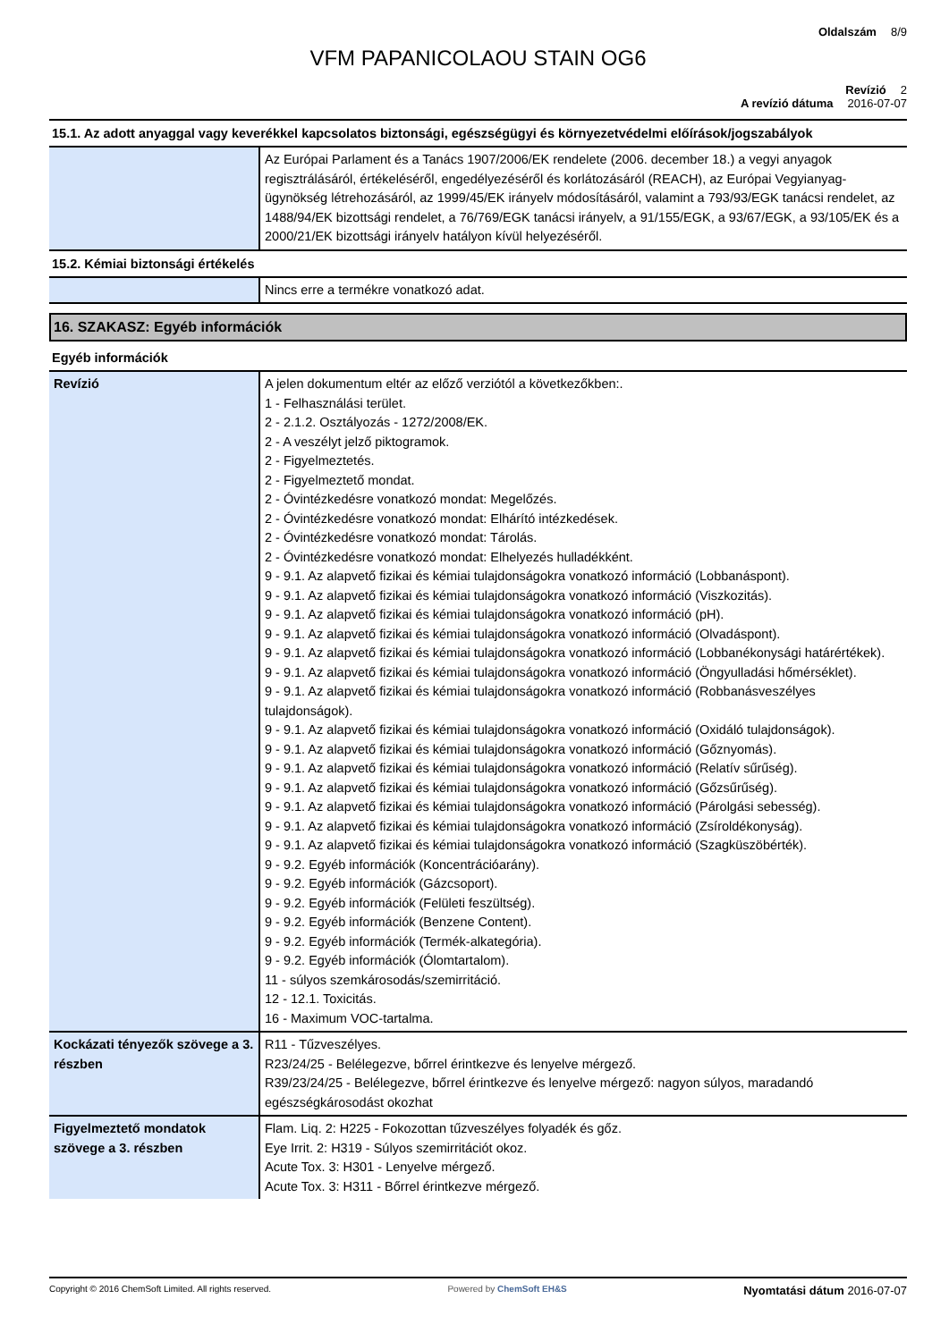Oldalszám 8/9
VFM PAPANICOLAOU STAIN OG6
Revízió 2
A revízió dátuma 2016-07-07
15.1. Az adott anyaggal vagy keverékkel kapcsolatos biztonsági, egészségügyi és környezetvédelmi előírások/jogszabályok
| | Az Európai Parlament és a Tanács 1907/2006/EK rendelete (2006. december 18.) a vegyi anyagok regisztrálásáról, értékeléséről, engedélyezéséről és korlátozásáról (REACH), az Európai Vegyianyag-ügynökség létrehozásáról, az 1999/45/EK irányelv módosításáról, valamint a 793/93/EGK tanácsi rendelet, az 1488/94/EK bizottsági rendelet, a 76/769/EGK tanácsi irányelv, a 91/155/EGK, a 93/67/EGK, a 93/105/EK és a 2000/21/EK bizottsági irányelv hatályon kívül helyezéséről. |
15.2. Kémiai biztonsági értékelés
| | Nincs erre a termékre vonatkozó adat. |
16. SZAKASZ: Egyéb információk
Egyéb információk
| Revízió | A jelen dokumentum eltér az előző verziótól a következőkben:. 1 - Felhasználási terület. 2 - 2.1.2. Osztályozás - 1272/2008/EK. 2 - A veszélyt jelző piktogramok. 2 - Figyelmeztetés. 2 - Figyelmeztető mondat. 2 - Óvintézkedésre vonatkozó mondat: Megelőzés. 2 - Óvintézkedésre vonatkozó mondat: Elhárító intézkedések. 2 - Óvintézkedésre vonatkozó mondat: Tárolás. 2 - Óvintézkedésre vonatkozó mondat: Elhelyezés hulladékként. 9 - 9.1. Az alapvető fizikai és kémiai tulajdonságokra vonatkozó információ (Lobbanáspont). 9 - 9.1. Az alapvető fizikai és kémiai tulajdonságokra vonatkozó információ (Viszkozitás). 9 - 9.1. Az alapvető fizikai és kémiai tulajdonságokra vonatkozó információ (pH). 9 - 9.1. Az alapvető fizikai és kémiai tulajdonságokra vonatkozó információ (Olvadáspont). 9 - 9.1. Az alapvető fizikai és kémiai tulajdonságokra vonatkozó információ (Lobbanékonysági határértékek). 9 - 9.1. Az alapvető fizikai és kémiai tulajdonságokra vonatkozó információ (Öngyulladási hőmérséklet). 9 - 9.1. Az alapvető fizikai és kémiai tulajdonságokra vonatkozó információ (Robbanásveszélyes tulajdonságok). 9 - 9.1. Az alapvető fizikai és kémiai tulajdonságokra vonatkozó információ (Oxidáló tulajdonságok). 9 - 9.1. Az alapvető fizikai és kémiai tulajdonságokra vonatkozó információ (Gőznyomás). 9 - 9.1. Az alapvető fizikai és kémiai tulajdonságokra vonatkozó információ (Relatív sűrűség). 9 - 9.1. Az alapvető fizikai és kémiai tulajdonságokra vonatkozó információ (Gőzsűrűség). 9 - 9.1. Az alapvető fizikai és kémiai tulajdonságokra vonatkozó információ (Párolgási sebesség). 9 - 9.1. Az alapvető fizikai és kémiai tulajdonságokra vonatkozó információ (Zsíroldékonyság). 9 - 9.1. Az alapvető fizikai és kémiai tulajdonságokra vonatkozó információ (Szagküszöbérték). 9 - 9.2. Egyéb információk (Koncentrációarány). 9 - 9.2. Egyéb információk (Gázcsoport). 9 - 9.2. Egyéb információk (Felületi feszültség). 9 - 9.2. Egyéb információk (Benzene Content). 9 - 9.2. Egyéb információk (Termék-alkategória). 9 - 9.2. Egyéb információk (Ólomtartalom). 11 - súlyos szemkárosodás/szemirritáció. 12 - 12.1. Toxicitás. 16 - Maximum VOC-tartalma. |
| Kockázati tényezők szövege a 3. részben | R11 - Tűzveszélyes. R23/24/25 - Belélegezve, bőrrel érintkezve és lenyelve mérgező. R39/23/24/25 - Belélegezve, bőrrel érintkezve és lenyelve mérgező: nagyon súlyos, maradandó egészségkárosodást okozhat |
| Figyelmeztető mondatok szövege a 3. részben | Flam. Liq. 2: H225 - Fokozottan tűzveszélyes folyadék és gőz. Eye Irrit. 2: H319 - Súlyos szemirritációt okoz. Acute Tox. 3: H301 - Lenyelve mérgező. Acute Tox. 3: H311 - Bőrrel érintkezve mérgező. |
Copyright © 2016 ChemSoft Limited. All rights reserved. Powered by ChemSoft EH&S Nyomtatási dátum 2016-07-07